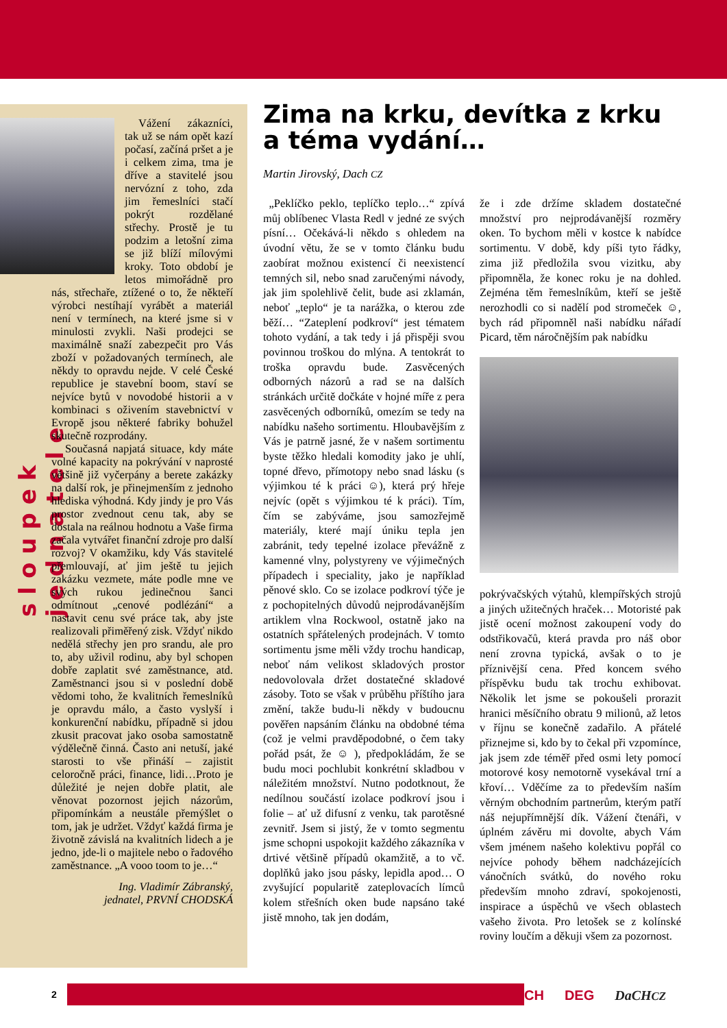sloupek jednatele
Vážení zákazníci, tak už se nám opět kazí počasí, začíná pršet a je i celkem zima, tma je dříve a stavitelé jsou nervózní z toho, zda jim řemeslníci stačí pokrýt rozdělané střechy. Prostě je tu podzim a letošní zima se již blíží mílovými kroky. Toto období je letos mimořádně pro nás, střechaře, ztížené o to, že někteří výrobci nestíhají vyrábět a materiál není v termínech, na které jsme si v minulosti zvykli. Naši prodejci se maximálně snaží zabezpečit pro Vás zboží v požadovaných termínech, ale někdy to opravdu nejde. V celé České republice je stavební boom, staví se nejvíce bytů v novodobé historii a v kombinaci s oživením stavebnictví v Evropě jsou některé fabriky bohužel skutečně rozprodány.
Současná napjatá situace, kdy máte volné kapacity na pokrývání v naprosté většině již vyčerpány a berete zakázky na další rok, je přinejmenším z jednoho hlediska výhodná. Kdy jindy je pro Vás prostor zvednout cenu tak, aby se dostala na reálnou hodnotu a Vaše firma začala vytvářet finanční zdroje pro další rozvoj? V okamžiku, kdy Vás stavitelé přemlouvají, ať jim ještě tu jejich zakázku vezmete, máte podle mne ve svých rukou jedinečnou šanci odmítnout „cenové podlézání“ a nastavit cenu své práce tak, aby jste realizovali přiměřený zisk. Vždyť nikdo nedělá střechy jen pro srandu, ale pro to, aby uživil rodinu, aby byl schopen dobře zaplatit své zaměstnance, atd. Zaměstnanci jsou si v poslední době vědomi toho, že kvalitních řemeslníků je opravdu málo, a často vyslyší i konkurenční nabídku, případně si jdou zkusit pracovat jako osoba samostatně výdělečně činná. Často ani netuší, jaké starosti to vše přináší – zajistit celoročně práci, finance, lidi…Proto je důležité je nejen dobře platit, ale věnovat pozornost jejich názorům, připomínkám a neustále přemýšlet o tom, jak je udržet. Vždyť každá firma je životně závislá na kvalitních lidech a je jedno, jde-li o majitele nebo o řadového zaměstnance. „A vooo toom to je…“
Ing. Vladimír Zábranský,
jednatel, PRVNÍ CHODSKÁ
Zima na krku, devítka z krku a téma vydání…
Martin Jirovský, Dach CZ
„Peklíčko peklo, teplíčko teplo…“ zpívá můj oblíbenec Vlasta Redl v jedné ze svých písní… Očekává-li někdo s ohledem na úvodní větu, že se v tomto článku budu zaobírat možnou existencí či neexistencí temných sil, nebo snad zaručenými návody, jak jim spolehlivě čelit, bude asi zklamán, neboť „teplo“ je ta narážka, o kterou zde běží… “Zateplení podkroví“ jest tématem tohoto vydání, a tak tedy i já přispěji svou povinnou troškou do mlýna. A tentokrát to troška opravdu bude. Zasvěcených odborných názorů a rad se na dalších stránkách určitě dočkáte v hojné míře z pera zasvěcených odborníků, omezím se tedy na nabídku našeho sortimentu. Hloubavějším z Vás je patrně jasné, že v našem sortimentu byste těžko hledali komodity jako je uhlí, topné dřevo, přímotopy nebo snad lásku (s výjimkou té k práci ☺), která prý hřeje nejvíc (opět s výjimkou té k práci). Tím, čím se zabýváme, jsou samozřejmě materiály, které mají úniku tepla jen zabránit, tedy tepelné izolace převážně z kamenné vlny, polystyreny ve výjimečných případech i speciality, jako je například pěnové sklo. Co se izolace podkroví týče je z pochopitelných důvodů nejprodávanějším artiklem vlna Rockwool, ostatně jako na ostatních spřátelených prodejnách. V tomto sortimentu jsme měli vždy trochu handicap, neboť nám velikost skladových prostor nedovolovala držet dostatečné skladové zásoby. Toto se však v průběhu příštího jara změní, takže budu-li někdy v budoucnu pověřen napsáním článku na obdobné téma (což je velmi pravděpodobné, o čem taky pořád psát, že ☺ ), předpokládám, že se budu moci pochlubit konkrétní skladbou v náležitém množství. Nutno podotknout, že nedílnou součástí izolace podkroví jsou i folie – ať už difusní z venku, tak parotěsné zevnitř. Jsem si jistý, že v tomto segmentu jsme schopni uspokojit každého zákazníka v drtivé většině případů okamžitě, a to vč. doplňků jako jsou pásky, lepidla apod… O zvyšující popularitě zateplovacích límců kolem střešních oken bude napsáno také jistě mnoho, tak jen dodám,
že i zde držíme skladem dostatečné množství pro nejprodávanější rozměry oken. To bychom měli v kostce k nabídce sortimentu. V době, kdy píši tyto řádky, zima již předložila svou vizitku, aby připomněla, že konec roku je na dohled. Zejména těm řemeslníkům, kteří se ještě nerozhodli co si nadělí pod stromeček ☺, bych rád připomněl naši nabídku nářadí Picard, těm náročnějším pak nabídku
pokrývačských výtahů, klempířských strojů a jiných užitečných hraček… Motoristé pak jistě ocení možnost zakoupení vody do odstřikovačů, která pravda pro náš obor není zrovna typická, avšak o to je příznivější cena. Před koncem svého příspěvku budu tak trochu exhibovat. Několik let jsme se pokoušeli prorazit hranici měsíčního obratu 9 milionů, až letos v říjnu se konečně zadařilo. A přátelé přiznejme si, kdo by to čekal při vzpomínce, jak jsem zde téměř před osmi lety pomocí motorové kosy nemotorně vysekával trní a křoví… Vděčíme za to především naším věrným obchodním partnerům, kterým patří náš nejupřímnější dík. Vážení čtenáři, v úplném závěru mi dovolte, abych Vám všem jménem našeho kolektivu popřál co nejvíce pohody během nadcházejících vánočních svátků, do nového roku především mnoho zdraví, spokojenosti, inspirace a úspěchů ve všech oblastech vašeho života. Pro letošek se z kolínské roviny loučím a děkuji všem za pozornost.
2 CH DEG DaCHCZ